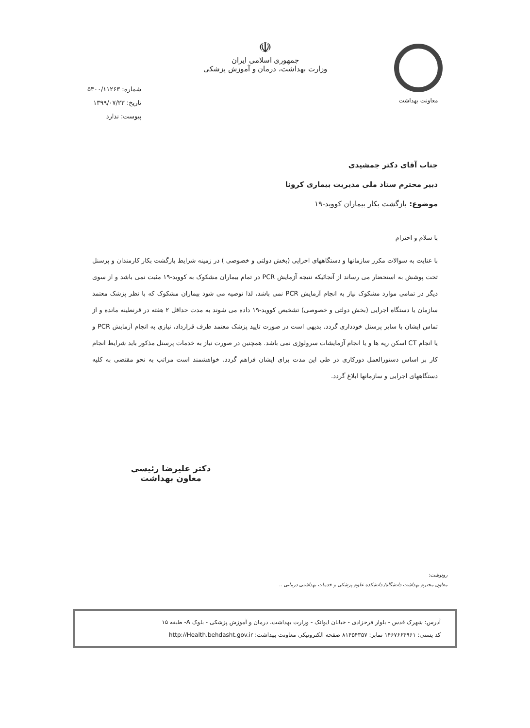معاونت بهداشت
☫
جمهوری اسلامی ایران
وزارت بهداشت، درمان و آموزش پزشکی
شماره: ۵۳۰۰/۱۱۲۶۳
تاریخ: ۱۳۹۹/۰۷/۲۳
پیوست: ندارد
جناب آقای دکتر جمشیدی
دبیر محترم ستاد ملی مدیریت بیماری کرونا
موضوع: بازگشت بکار بیماران کووید-۱۹
با سلام و احترام
با عنایت به سوالات مکرر سازمانها و دستگاههای اجرایی (بخش دولتی و خصوصی ) در زمینه شرایط بازگشت بکار کارمندان و پرسنل تحت پوشش به استحضار می رساند از آنجائیکه نتیجه آزمایش PCR در تمام بیماران مشکوک به کووید-۱۹ مثبت نمی باشد و از سوی دیگر در تمامی موارد مشکوک نیاز به انجام آزمایش PCR نمی باشد، لذا توصیه می شود بیماران مشکوک که با نظر پزشک معتمد سازمان یا دستگاه اجرایی (بخش دولتی و خصوصی) تشخیص کووید-۱۹ داده می شوند به مدت حداقل ۲ هفته در قرنطینه مانده و از تماس ایشان با سایر پرسنل خودداری گردد. بدیهی است در صورت تایید پزشک معتمد طرف قرارداد، نیازی به انجام آزمایش PCR و یا انجام CT اسکن ریه ها و یا انجام آزمایشات سرولوژی نمی باشد. همچنین در صورت نیاز به خدمات پرسنل مذکور باید شرایط انجام کار بر اساس دستورالعمل دورکاری در طی این مدت برای ایشان فراهم گردد. خواهشمند است مراتب به نحو مقتضی به کلیه دستگاههای اجرایی و سازمانها ابلاغ گردد.
دکتر علیرضا رئیسی
معاون بهداشت
رونوشت:
معاون محترم بهداشت دانشگاه/ دانشکده علوم پزشکی و خدمات بهداشتی درمانی ..
آدرس: شهرک قدس - بلوار فرحزادی - خیابان ایوانک - وزارت بهداشت، درمان و آموزش پزشکی - بلوک A- طبقه ۱۵
کد پستی: ۱۴۶۷۶۶۴۹۶۱ نمابر: ۸۱۴۵۴۳۵۷ صفحه الکترونیکی معاونت بهداشت: http://Health.behdasht.gov.ir